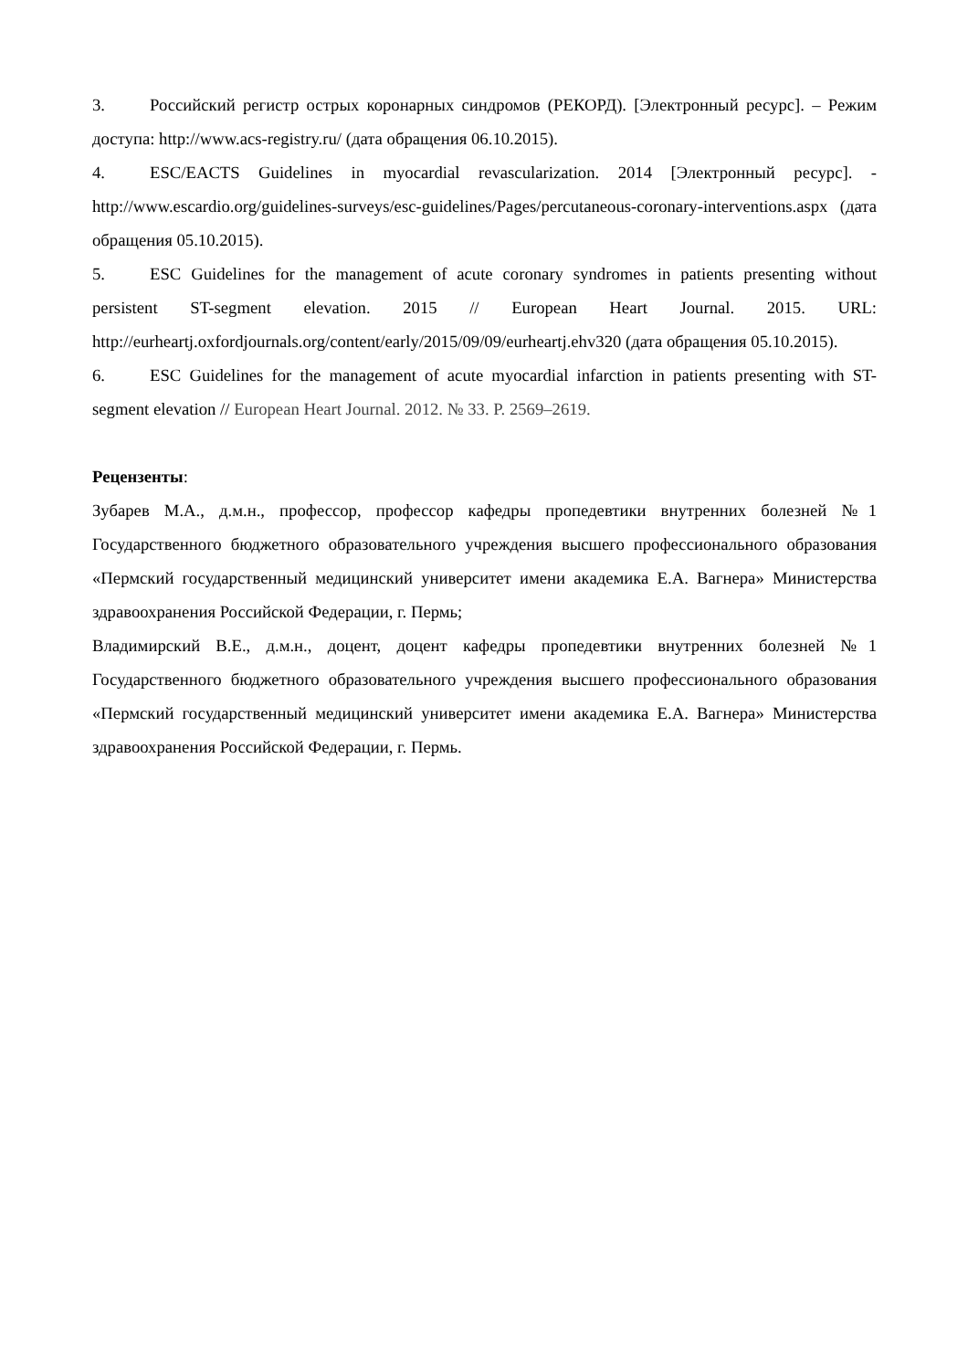3. Российский регистр острых коронарных синдромов (РЕКОРД). [Электронный ресурс]. – Режим доступа: http://www.acs-registry.ru/ (дата обращения 06.10.2015).
4. ESC/EACTS Guidelines in myocardial revascularization. 2014 [Электронный ресурс]. - http://www.escardio.org/guidelines-surveys/esc-guidelines/Pages/percutaneous-coronary-interventions.aspx (дата обращения 05.10.2015).
5. ESC Guidelines for the management of acute coronary syndromes in patients presenting without persistent ST-segment elevation. 2015 // European Heart Journal. 2015. URL: http://eurheartj.oxfordjournals.org/content/early/2015/09/09/eurheartj.ehv320 (дата обращения 05.10.2015).
6. ESC Guidelines for the management of acute myocardial infarction in patients presenting with ST-segment elevation // European Heart Journal. 2012. № 33. P. 2569–2619.
Рецензенты:
Зубарев М.А., д.м.н., профессор, профессор кафедры пропедевтики внутренних болезней №1 Государственного бюджетного образовательного учреждения высшего профессионального образования «Пермский государственный медицинский университет имени академика Е.А. Вагнера» Министерства здравоохранения Российской Федерации, г. Пермь;
Владимирский В.Е., д.м.н., доцент, доцент кафедры пропедевтики внутренних болезней №1 Государственного бюджетного образовательного учреждения высшего профессионального образования «Пермский государственный медицинский университет имени академика Е.А. Вагнера» Министерства здравоохранения Российской Федерации, г. Пермь.